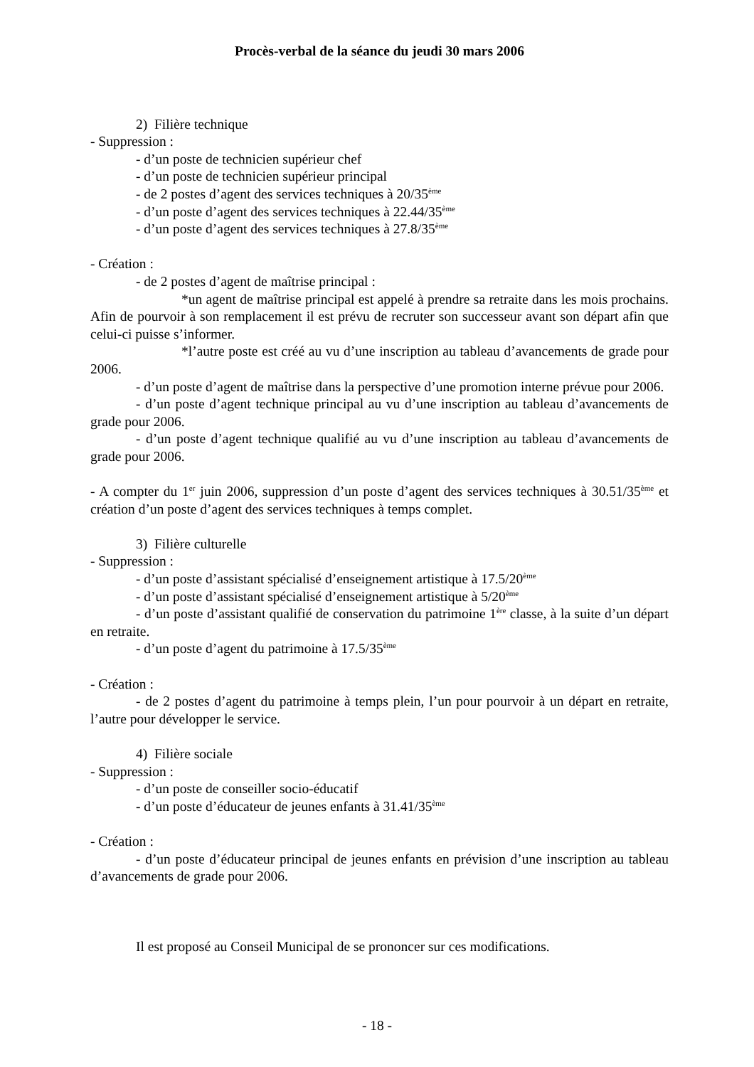Procès-verbal de la séance du jeudi 30 mars 2006
2) Filière technique
- Suppression :
- d’un poste de technicien supérieur chef
- d’un poste de technicien supérieur principal
- de 2 postes d’agent des services techniques à 20/35<sup>ème</sup>
- d’un poste d’agent des services techniques à 22.44/35<sup>ème</sup>
- d’un poste d’agent des services techniques à 27.8/35<sup>ème</sup>
- Création :
- de 2 postes d’agent de maîtrise principal :
*un agent de maîtrise principal est appelé à prendre sa retraite dans les mois prochains. Afin de pourvoir à son remplacement il est prévu de recruter son successeur avant son départ afin que celui-ci puisse s’informer.
*l’autre poste est créé au vu d’une inscription au tableau d’avancements de grade pour 2006.
- d’un poste d’agent de maîtrise dans la perspective d’une promotion interne prévue pour 2006.
- d’un poste d’agent technique principal au vu d’une inscription au tableau d’avancements de grade pour 2006.
- d’un poste d’agent technique qualifié au vu d’une inscription au tableau d’avancements de grade pour 2006.
- A compter du 1<sup>er</sup> juin 2006, suppression d’un poste d’agent des services techniques à 30.51/35<sup>ème</sup> et création d’un poste d’agent des services techniques à temps complet.
3) Filière culturelle
- Suppression :
- d’un poste d’assistant spécialisé d’enseignement artistique à 17.5/20<sup>ème</sup>
- d’un poste d’assistant spécialisé d’enseignement artistique à 5/20<sup>ème</sup>
- d’un poste d’assistant qualifié de conservation du patrimoine 1<sup>ère</sup> classe, à la suite d’un départ en retraite.
- d’un poste d’agent du patrimoine à 17.5/35<sup>ème</sup>
- Création :
- de 2 postes d’agent du patrimoine à temps plein, l’un pour pourvoir à un départ en retraite, l’autre pour développer le service.
4) Filière sociale
- Suppression :
- d’un poste de conseiller socio-éducatif
- d’un poste d’éducateur de jeunes enfants à 31.41/35<sup>ème</sup>
- Création :
- d’un poste d’éducateur principal de jeunes enfants en prévision d’une inscription au tableau d’avancements de grade pour 2006.
Il est proposé au Conseil Municipal de se prononcer sur ces modifications.
- 18 -